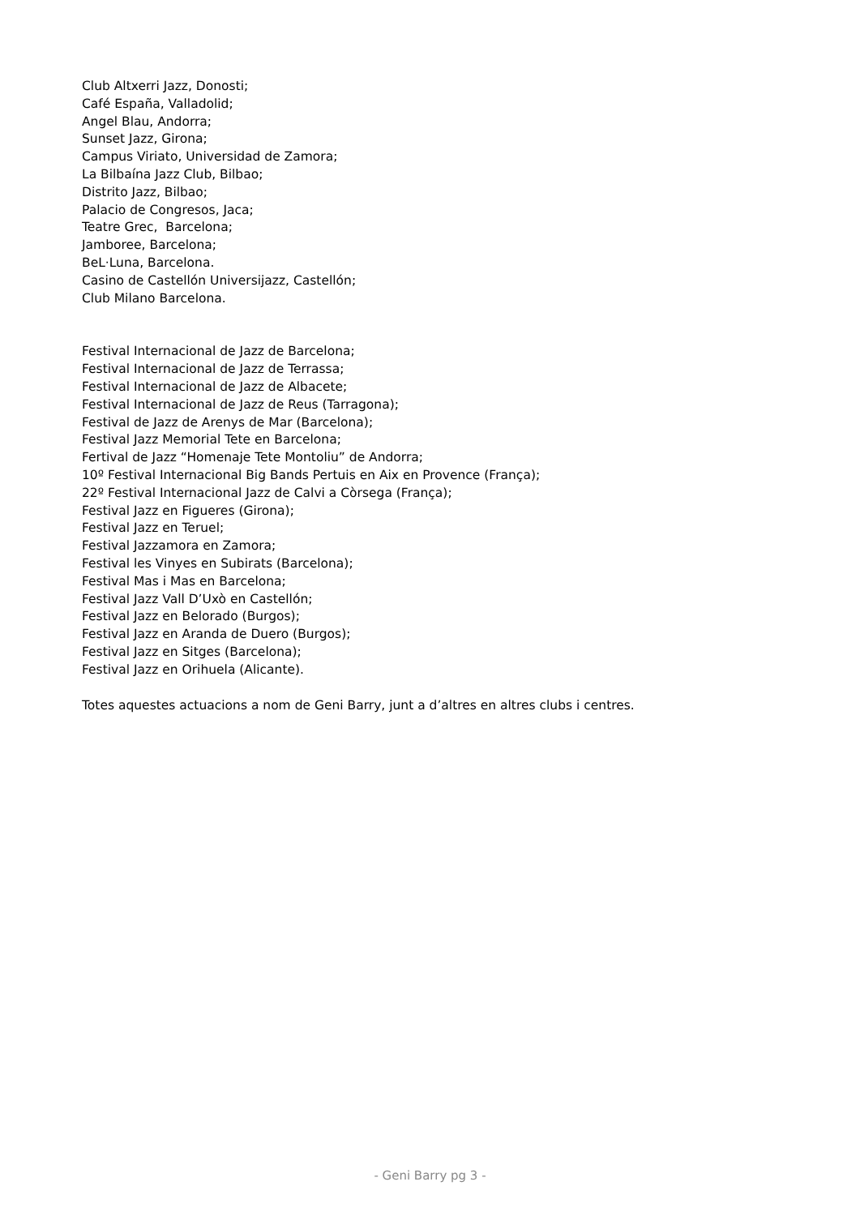Club Altxerri Jazz, Donosti;
Café España, Valladolid;
Angel Blau, Andorra;
Sunset Jazz, Girona;
Campus Viriato, Universidad de Zamora;
La Bilbaína Jazz Club, Bilbao;
Distrito Jazz, Bilbao;
Palacio de Congresos, Jaca;
Teatre Grec, Barcelona;
Jamboree, Barcelona;
BeL·Luna, Barcelona.
Casino de Castellón Universijazz, Castellón;
Club Milano Barcelona.
Festival Internacional de Jazz de Barcelona;
Festival Internacional de Jazz de Terrassa;
Festival Internacional de Jazz de Albacete;
Festival Internacional de Jazz de Reus (Tarragona);
Festival de Jazz de Arenys de Mar (Barcelona);
Festival Jazz Memorial Tete en Barcelona;
Fertival de Jazz “Homenaje Tete Montoliu” de Andorra;
10º Festival Internacional Big Bands Pertuis en Aix en Provence (França);
22º Festival Internacional Jazz de Calvi a Còrsega (França);
Festival Jazz en Figueres (Girona);
Festival Jazz en Teruel;
Festival Jazzamora en Zamora;
Festival les Vinyes en Subirats (Barcelona);
Festival Mas i Mas en Barcelona;
Festival Jazz Vall D’Uxò en Castellón;
Festival Jazz en Belorado (Burgos);
Festival Jazz en Aranda de Duero (Burgos);
Festival Jazz en Sitges (Barcelona);
Festival Jazz en Orihuela (Alicante).
Totes aquestes actuacions a nom de Geni Barry, junt a d’altres en altres clubs i centres.
- Geni Barry pg 3 -